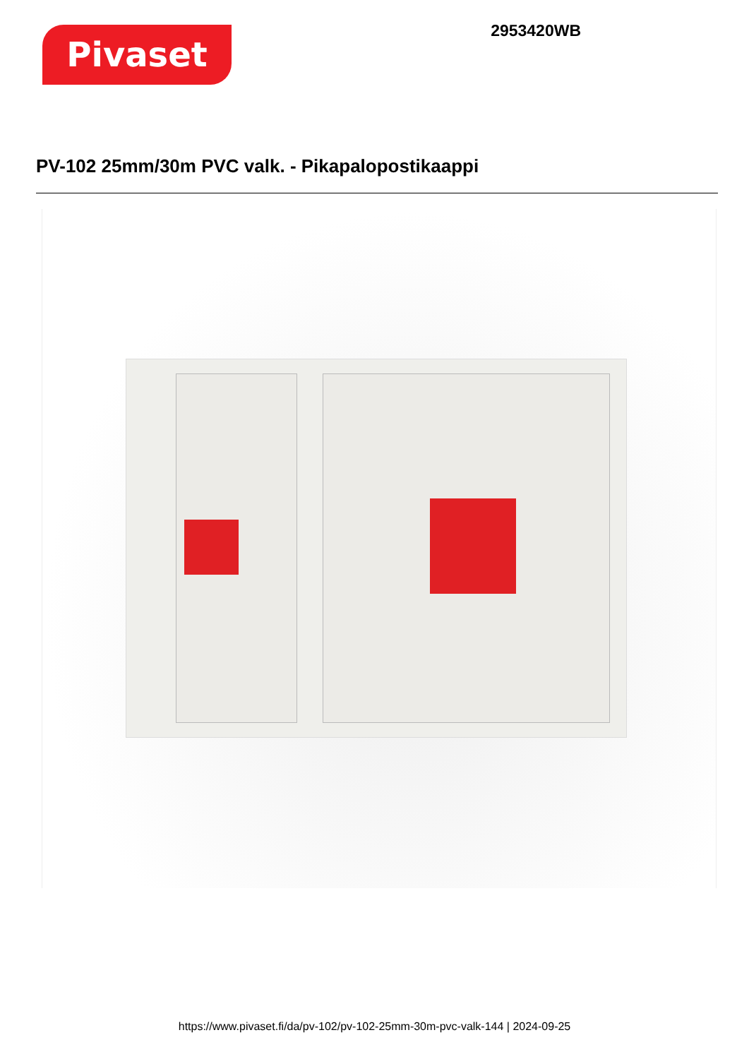Pivaset
2953420WB
PV-102 25mm/30m PVC valk. - Pikapalopostikaappi
https://www.pivaset.fi/da/pv-102/pv-102-25mm-30m-pvc-valk-144 | 2024-09-25